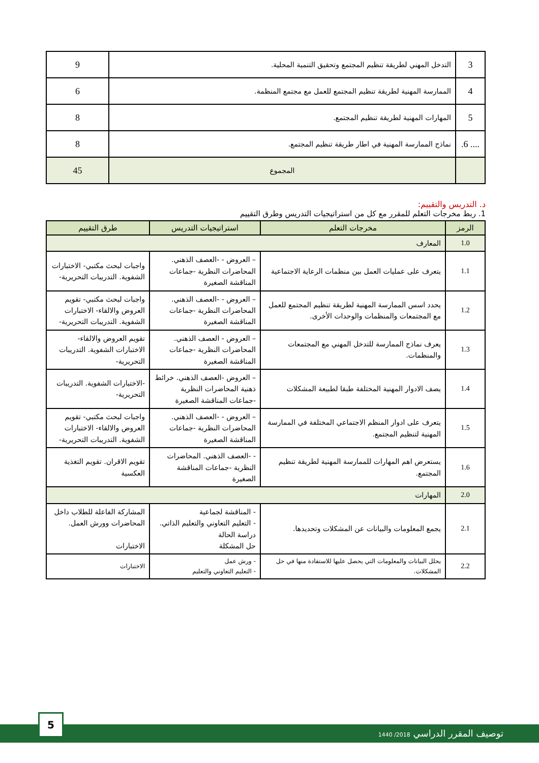| 3 | التدخل المهني لطريقة تنظيم المجتمع وتحقيق التنمية المحلية. | 9 |
| 4 | الممارسة المهنية لطريقة تنظيم المجتمع للعمل مع مجتمع المنظمة. | 6 |
| 5 | المهارات المهنية لطريقة تنظيم المجتمع. | 8 |
| .... 6. | نماذج الممارسة المهنية في اطار طريقة تنظيم المجتمع. | 8 |
| | المجموع | 45 |
د. التدريس والتقييم:
1. ربط مخرجات التعلم للمقرر مع كل من استراتيجيات التدريس وطرق التقييم
| الرمز | مخرجات التعلم | استراتيجيات التدريس | طرق التقييم |
| --- | --- | --- | --- |
| 1.0 | المعارف | | |
| 1.1 | يتعرف على عمليات العمل بين منظمات الرعاية الاجتماعية | – العروض - -العصف الذهني. المحاضرات النظرية -جماعات المناقشة الصغيرة | واجبات لبحث مكتبي- الاختبارات الشفوية. التدريبات التحريرية- |
| 1.2 | يحدد اسس الممارسة المهنية لطريقة تنظيم المجتمع للعمل مع المجتمعات والمنظمات والوحدات الأخرى. | – العروض - -العصف الذهني. المحاضرات النظرية -جماعات المناقشة الصغيرة | واجبات لبحث مكتبي- تقويم العروض والالقاء- الاختبارات الشفوية. التدريبات التحريرية- |
| 1.3 | يعرف نماذج الممارسة للتدخل المهني مع المجتمعات والمنظمات. | – العروض - العصف الذهني. المحاضرات النظرية -جماعات المناقشة الصغيرة | تقويم العروض والالقاء- الاختبارات الشفوية. التدريبات التحريرية- |
| 1.4 | يصف الادوار المهنية المختلفة طبقا لطبيعة المشكلات | – العروض -العصف الذهني. خرائط ذهنية المحاضرات النظرية -جماعات المناقشة الصغيرة | -الاختبارات الشفوية. التدريبات التحريرية- |
| 1.5 | يتعرف على ادوار المنظم الاجتماعي المختلفة في الممارسة المهنية لتنظيم المجتمع. | – العروض - -العصف الذهني. المحاضرات النظرية -جماعات المناقشة الصغيرة | واجبات لبحث مكتبي- تقويم العروض والالقاء- الاختبارات الشفوية. التدريبات التحريرية- |
| 1.6 | يستعرض اهم المهارات للممارسة المهنية لطريقة تنظيم المجتمع. | - -العصف الذهني. المحاضرات النظرية -جماعات المناقشة الصغيرة | تقويم الاقران. تقويم التغذية العكسية |
| 2.0 | المهارات | | |
| 2.1 | يجمع المعلومات والبيانات عن المشكلات وتحديدها. | - المناقشة لجماعية - التعليم التعاوني والتعليم الذاتي. دراسة الحالة حل المشكلة | المشاركة الفاعلة للطلاب داخل المحاضرات وورش العمل. الاختبارات |
| 2.2 | يحلل البيانات والمعلومات التي يحصل عليها للاستفادة منها في حل المشكلات. | - ورش عمل - التعليم التعاوني والتعليم | الاختبارات |
توصيف المقرر الدراسي 2018/ 1440
5